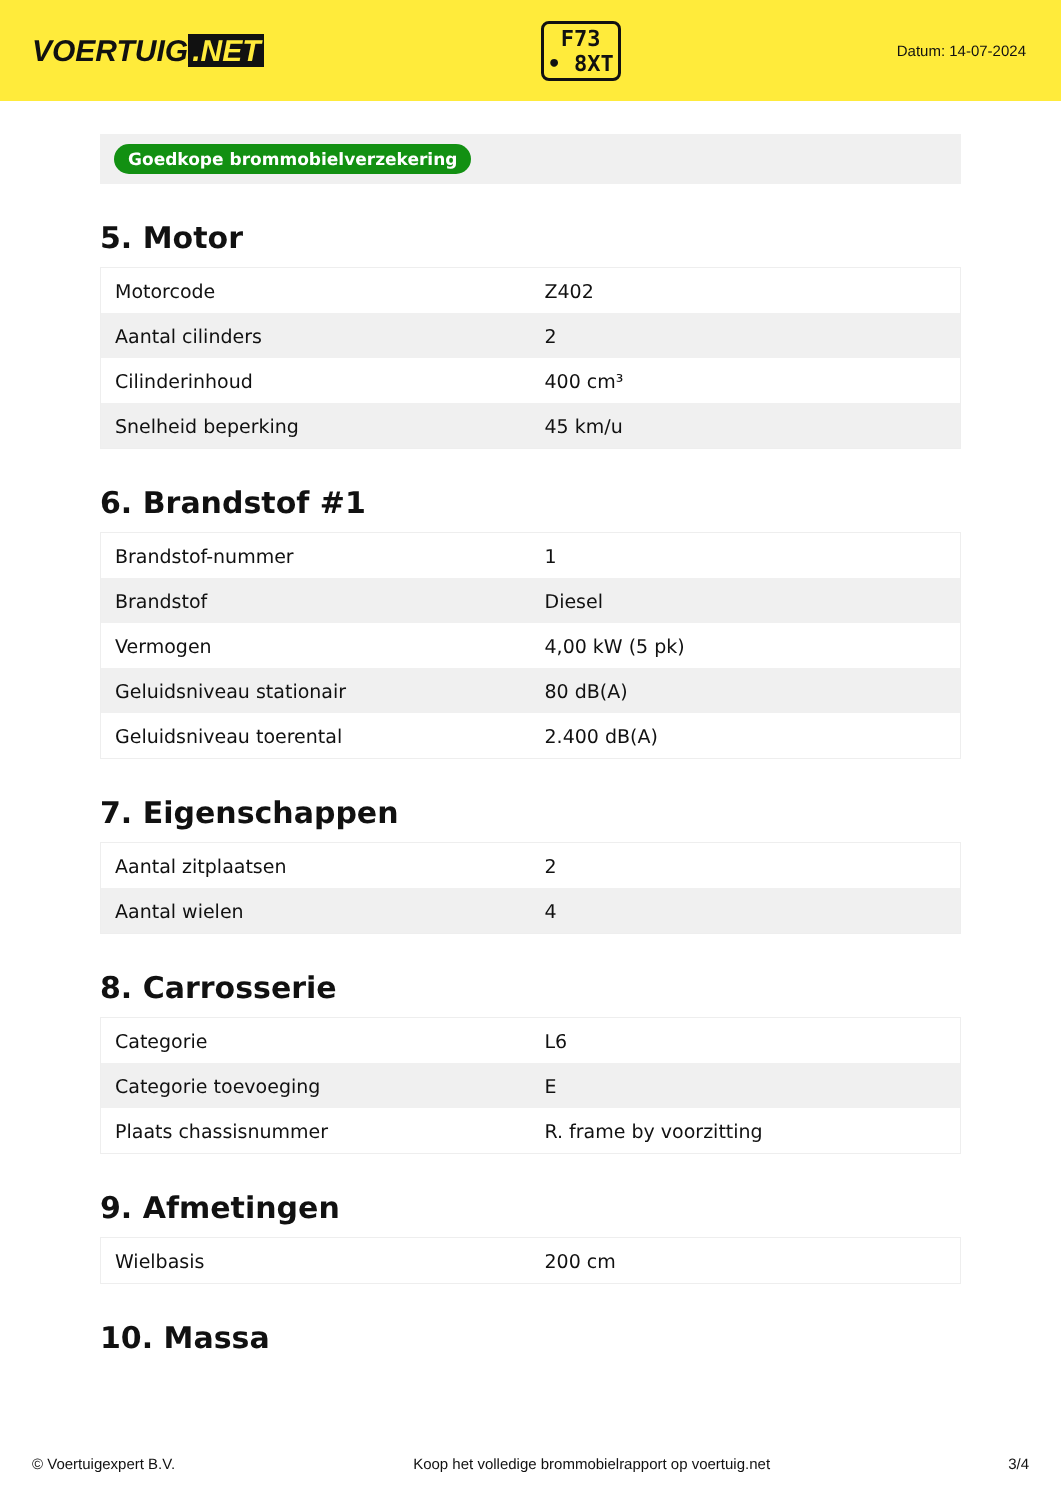VOERTUIG.NET
F73
• 8XT
Datum: 14-07-2024
Goedkope brommobielverzekering
5. Motor
| Motorcode | Z402 |
| Aantal cilinders | 2 |
| Cilinderinhoud | 400 cm³ |
| Snelheid beperking | 45 km/u |
6. Brandstof #1
| Brandstof-nummer | 1 |
| Brandstof | Diesel |
| Vermogen | 4,00 kW (5 pk) |
| Geluidsniveau stationair | 80 dB(A) |
| Geluidsniveau toerental | 2.400 dB(A) |
7. Eigenschappen
| Aantal zitplaatsen | 2 |
| Aantal wielen | 4 |
8. Carrosserie
| Categorie | L6 |
| Categorie toevoeging | E |
| Plaats chassisnummer | R. frame by voorzitting |
9. Afmetingen
| Wielbasis | 200 cm |
10. Massa
© Voertuigexpert B.V. Koop het volledige brommobielrapport op voertuig.net 3/4